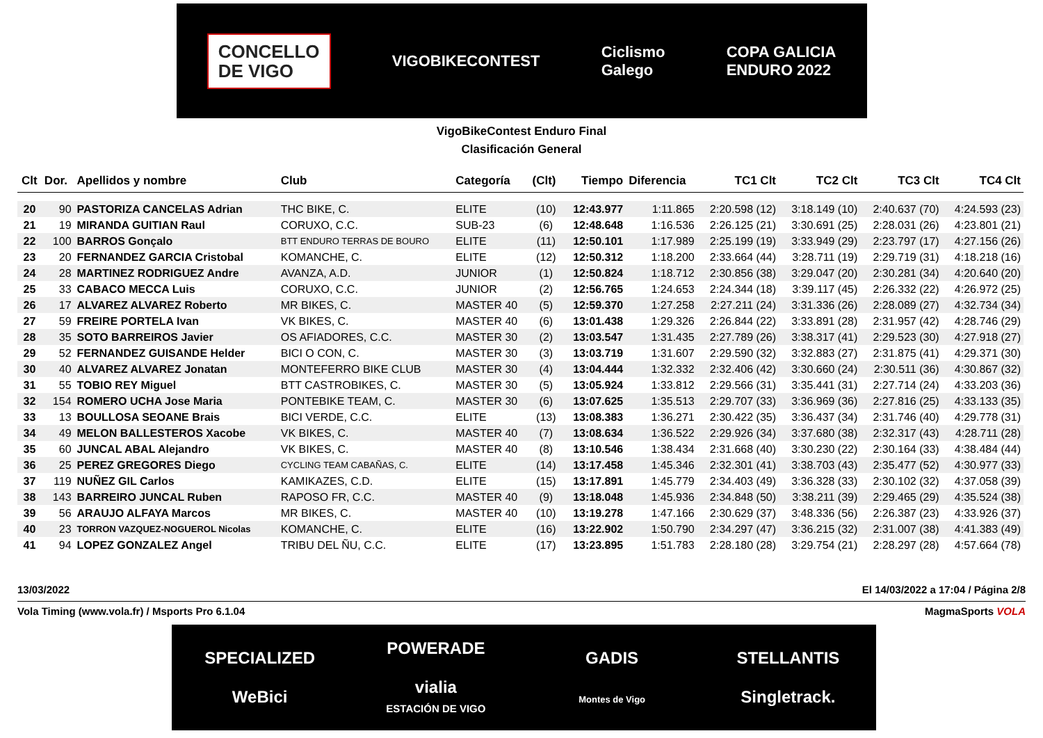CONCELLO
DE VIGO
VIGOBIKECONTEST
Ciclismo
Galego
COPA GALICIA
ENDURO 2022
VigoBikeContest Enduro Final
Clasificación General
| Clt | Dor. | Apellidos y nombre | Club | Categoría | (Clt) | Tiempo | Diferencia | TC1 Clt | TC2 Clt | TC3 Clt | TC4 Clt |
| --- | --- | --- | --- | --- | --- | --- | --- | --- | --- | --- | --- |
| 20 | 90 | PASTORIZA CANCELAS Adrian | THC BIKE, C. | ELITE | (10) | 12:43.977 | 1:11.865 | 2:20.598 (12) | 3:18.149 (10) | 2:40.637 (70) | 4:24.593 (23) |
| 21 | 19 | MIRANDA GUITIAN Raul | CORUXO, C.C. | SUB-23 | (6) | 12:48.648 | 1:16.536 | 2:26.125 (21) | 3:30.691 (25) | 2:28.031 (26) | 4:23.801 (21) |
| 22 | 100 | BARROS Gonçalo | BTT ENDURO TERRAS DE BOURO | ELITE | (11) | 12:50.101 | 1:17.989 | 2:25.199 (19) | 3:33.949 (29) | 2:23.797 (17) | 4:27.156 (26) |
| 23 | 20 | FERNANDEZ GARCIA Cristobal | KOMANCHE, C. | ELITE | (12) | 12:50.312 | 1:18.200 | 2:33.664 (44) | 3:28.711 (19) | 2:29.719 (31) | 4:18.218 (16) |
| 24 | 28 | MARTINEZ RODRIGUEZ Andre | AVANZA, A.D. | JUNIOR | (1) | 12:50.824 | 1:18.712 | 2:30.856 (38) | 3:29.047 (20) | 2:30.281 (34) | 4:20.640 (20) |
| 25 | 33 | CABACO MECCA Luis | CORUXO, C.C. | JUNIOR | (2) | 12:56.765 | 1:24.653 | 2:24.344 (18) | 3:39.117 (45) | 2:26.332 (22) | 4:26.972 (25) |
| 26 | 17 | ALVAREZ ALVAREZ Roberto | MR BIKES, C. | MASTER 40 | (5) | 12:59.370 | 1:27.258 | 2:27.211 (24) | 3:31.336 (26) | 2:28.089 (27) | 4:32.734 (34) |
| 27 | 59 | FREIRE PORTELA Ivan | VK BIKES, C. | MASTER 40 | (6) | 13:01.438 | 1:29.326 | 2:26.844 (22) | 3:33.891 (28) | 2:31.957 (42) | 4:28.746 (29) |
| 28 | 35 | SOTO BARREIROS Javier | OS AFIADORES, C.C. | MASTER 30 | (2) | 13:03.547 | 1:31.435 | 2:27.789 (26) | 3:38.317 (41) | 2:29.523 (30) | 4:27.918 (27) |
| 29 | 52 | FERNANDEZ GUISANDE Helder | BICI O CON, C. | MASTER 30 | (3) | 13:03.719 | 1:31.607 | 2:29.590 (32) | 3:32.883 (27) | 2:31.875 (41) | 4:29.371 (30) |
| 30 | 40 | ALVAREZ ALVAREZ Jonatan | MONTEFERRO BIKE CLUB | MASTER 30 | (4) | 13:04.444 | 1:32.332 | 2:32.406 (42) | 3:30.660 (24) | 2:30.511 (36) | 4:30.867 (32) |
| 31 | 55 | TOBIO REY Miguel | BTT CASTROBIKES, C. | MASTER 30 | (5) | 13:05.924 | 1:33.812 | 2:29.566 (31) | 3:35.441 (31) | 2:27.714 (24) | 4:33.203 (36) |
| 32 | 154 | ROMERO UCHA Jose Maria | PONTEBIKE TEAM, C. | MASTER 30 | (6) | 13:07.625 | 1:35.513 | 2:29.707 (33) | 3:36.969 (36) | 2:27.816 (25) | 4:33.133 (35) |
| 33 | 13 | BOULLOSA SEOANE Brais | BICI VERDE, C.C. | ELITE | (13) | 13:08.383 | 1:36.271 | 2:30.422 (35) | 3:36.437 (34) | 2:31.746 (40) | 4:29.778 (31) |
| 34 | 49 | MELON BALLESTEROS Xacobe | VK BIKES, C. | MASTER 40 | (7) | 13:08.634 | 1:36.522 | 2:29.926 (34) | 3:37.680 (38) | 2:32.317 (43) | 4:28.711 (28) |
| 35 | 60 | JUNCAL ABAL Alejandro | VK BIKES, C. | MASTER 40 | (8) | 13:10.546 | 1:38.434 | 2:31.668 (40) | 3:30.230 (22) | 2:30.164 (33) | 4:38.484 (44) |
| 36 | 25 | PEREZ GREGORES Diego | CYCLING TEAM CABAÑAS, C. | ELITE | (14) | 13:17.458 | 1:45.346 | 2:32.301 (41) | 3:38.703 (43) | 2:35.477 (52) | 4:30.977 (33) |
| 37 | 119 | NUÑEZ GIL Carlos | KAMIKAZES, C.D. | ELITE | (15) | 13:17.891 | 1:45.779 | 2:34.403 (49) | 3:36.328 (33) | 2:30.102 (32) | 4:37.058 (39) |
| 38 | 143 | BARREIRO JUNCAL Ruben | RAPOSO FR, C.C. | MASTER 40 | (9) | 13:18.048 | 1:45.936 | 2:34.848 (50) | 3:38.211 (39) | 2:29.465 (29) | 4:35.524 (38) |
| 39 | 56 | ARAUJO ALFAYA Marcos | MR BIKES, C. | MASTER 40 | (10) | 13:19.278 | 1:47.166 | 2:30.629 (37) | 3:48.336 (56) | 2:26.387 (23) | 4:33.926 (37) |
| 40 | 23 | TORRON VAZQUEZ-NOGUEROL Nicolas | KOMANCHE, C. | ELITE | (16) | 13:22.902 | 1:50.790 | 2:34.297 (47) | 3:36.215 (32) | 2:31.007 (38) | 4:41.383 (49) |
| 41 | 94 | LOPEZ GONZALEZ Angel | TRIBU DEL ÑU, C.C. | ELITE | (17) | 13:23.895 | 1:51.783 | 2:28.180 (28) | 3:29.754 (21) | 2:28.297 (28) | 4:57.664 (78) |
13/03/2022 El 14/03/2022 a 17:04 / Página 2/8
Vola Timing (www.vola.fr) / Msports Pro 6.1.04 MagmaSports VOLA
SPECIALIZED
WeBici
POWERADE
vialia
ESTACIÓN DE VIGO
GADIS
Montes de Vigo
STELLANTIS
Singletrack.